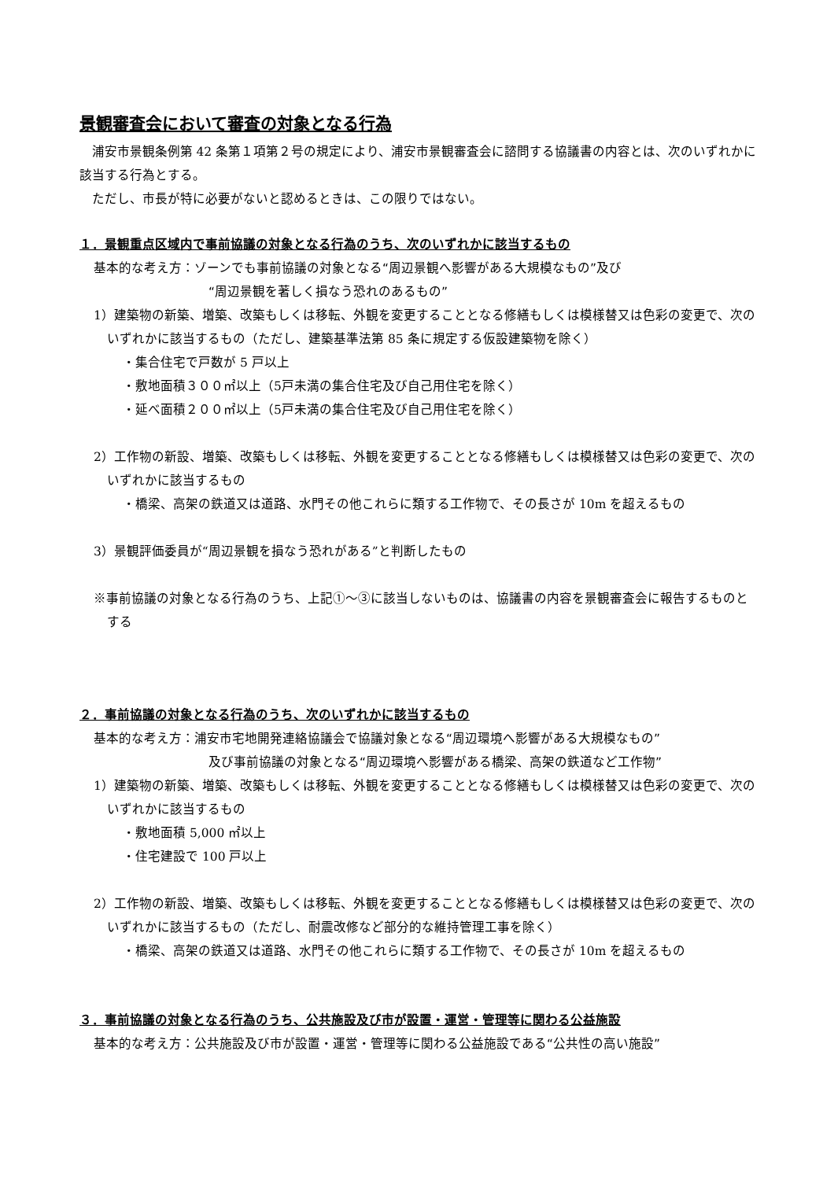景観審査会において審査の対象となる行為
浦安市景観条例第 42 条第１項第２号の規定により、浦安市景観審査会に諮問する協議書の内容とは、次のいずれかに該当する行為とする。
ただし、市長が特に必要がないと認めるときは、この限りではない。
１．景観重点区域内で事前協議の対象となる行為のうち、次のいずれかに該当するもの
基本的な考え方：ゾーンでも事前協議の対象となる“周辺景観へ影響がある大規模なもの”及び
“周辺景観を著しく損なう恐れのあるもの”
1）建築物の新築、増築、改築もしくは移転、外観を変更することとなる修繕もしくは模様替又は色彩の変更で、次のいずれかに該当するもの（ただし、建築基準法第 85 条に規定する仮設建築物を除く）
・集合住宅で戸数が 5 戸以上
・敷地面積３００㎡以上（5戸未満の集合住宅及び自己用住宅を除く）
・延べ面積２００㎡以上（5戸未満の集合住宅及び自己用住宅を除く）
2）工作物の新設、増築、改築もしくは移転、外観を変更することとなる修繕もしくは模様替又は色彩の変更で、次のいずれかに該当するもの
・橋梁、高架の鉄道又は道路、水門その他これらに類する工作物で、その長さが 10m を超えるもの
3）景観評価委員が“周辺景観を損なう恐れがある”と判断したもの
※事前協議の対象となる行為のうち、上記①～③に該当しないものは、協議書の内容を景観審査会に報告するものとする
２．事前協議の対象となる行為のうち、次のいずれかに該当するもの
基本的な考え方：浦安市宅地開発連絡協議会で協議対象となる“周辺環境へ影響がある大規模なもの”
及び事前協議の対象となる“周辺環境へ影響がある橋梁、高架の鉄道など工作物”
1）建築物の新築、増築、改築もしくは移転、外観を変更することとなる修繕もしくは模様替又は色彩の変更で、次のいずれかに該当するもの
・敷地面積 5,000 ㎡以上
・住宅建設で 100 戸以上
2）工作物の新設、増築、改築もしくは移転、外観を変更することとなる修繕もしくは模様替又は色彩の変更で、次のいずれかに該当するもの（ただし、耐震改修など部分的な維持管理工事を除く）
・橋梁、高架の鉄道又は道路、水門その他これらに類する工作物で、その長さが 10m を超えるもの
３．事前協議の対象となる行為のうち、公共施設及び市が設置・運営・管理等に関わる公益施設
基本的な考え方：公共施設及び市が設置・運営・管理等に関わる公益施設である“公共性の高い施設”